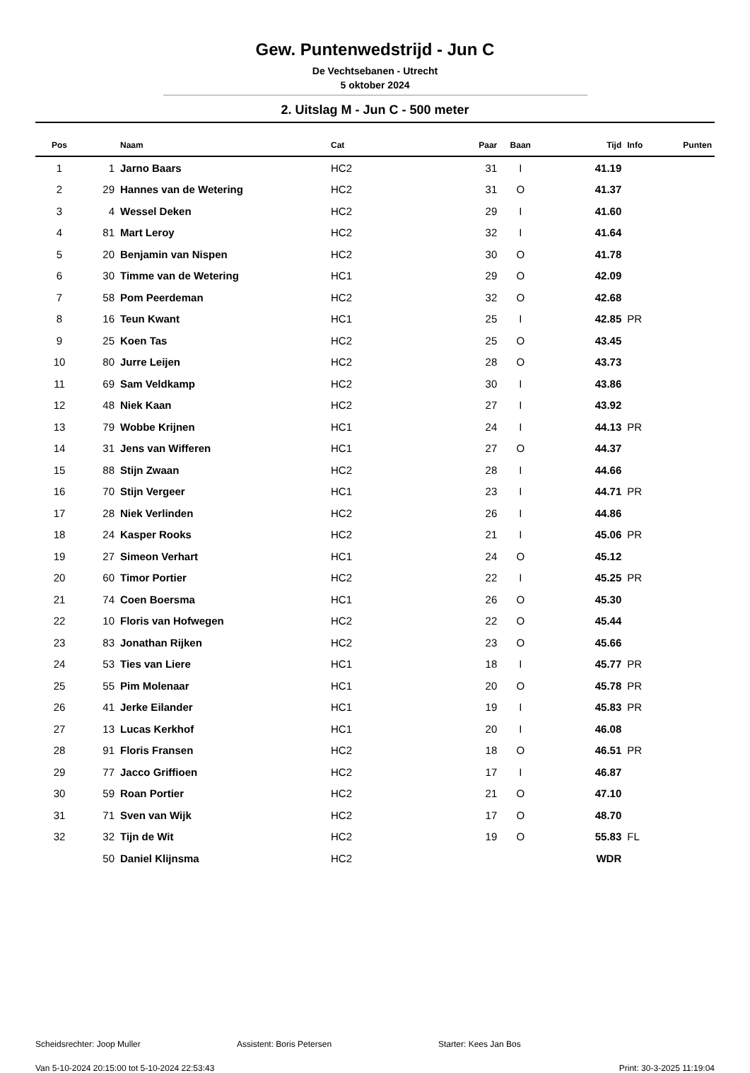Gew. Puntenwedstrijd - Jun C
De Vechtsebanen - Utrecht
5 oktober 2024
2. Uitslag M - Jun C - 500 meter
| Pos | | Naam | Cat | Paar | Baan | Tijd | Info | Punten |
| --- | --- | --- | --- | --- | --- | --- | --- | --- |
| 1 | 1 | Jarno Baars | HC2 | 31 | I | 41.19 | | |
| 2 | 29 | Hannes van de Wetering | HC2 | 31 | O | 41.37 | | |
| 3 | 4 | Wessel Deken | HC2 | 29 | I | 41.60 | | |
| 4 | 81 | Mart Leroy | HC2 | 32 | I | 41.64 | | |
| 5 | 20 | Benjamin van Nispen | HC2 | 30 | O | 41.78 | | |
| 6 | 30 | Timme van de Wetering | HC1 | 29 | O | 42.09 | | |
| 7 | 58 | Pom Peerdeman | HC2 | 32 | O | 42.68 | | |
| 8 | 16 | Teun Kwant | HC1 | 25 | I | 42.85 | PR | |
| 9 | 25 | Koen Tas | HC2 | 25 | O | 43.45 | | |
| 10 | 80 | Jurre Leijen | HC2 | 28 | O | 43.73 | | |
| 11 | 69 | Sam Veldkamp | HC2 | 30 | I | 43.86 | | |
| 12 | 48 | Niek Kaan | HC2 | 27 | I | 43.92 | | |
| 13 | 79 | Wobbe Krijnen | HC1 | 24 | I | 44.13 | PR | |
| 14 | 31 | Jens van Wifferen | HC1 | 27 | O | 44.37 | | |
| 15 | 88 | Stijn Zwaan | HC2 | 28 | I | 44.66 | | |
| 16 | 70 | Stijn Vergeer | HC1 | 23 | I | 44.71 | PR | |
| 17 | 28 | Niek Verlinden | HC2 | 26 | I | 44.86 | | |
| 18 | 24 | Kasper Rooks | HC2 | 21 | I | 45.06 | PR | |
| 19 | 27 | Simeon Verhart | HC1 | 24 | O | 45.12 | | |
| 20 | 60 | Timor Portier | HC2 | 22 | I | 45.25 | PR | |
| 21 | 74 | Coen Boersma | HC1 | 26 | O | 45.30 | | |
| 22 | 10 | Floris van Hofwegen | HC2 | 22 | O | 45.44 | | |
| 23 | 83 | Jonathan Rijken | HC2 | 23 | O | 45.66 | | |
| 24 | 53 | Ties van Liere | HC1 | 18 | I | 45.77 | PR | |
| 25 | 55 | Pim Molenaar | HC1 | 20 | O | 45.78 | PR | |
| 26 | 41 | Jerke Eilander | HC1 | 19 | I | 45.83 | PR | |
| 27 | 13 | Lucas Kerkhof | HC1 | 20 | I | 46.08 | | |
| 28 | 91 | Floris Fransen | HC2 | 18 | O | 46.51 | PR | |
| 29 | 77 | Jacco Griffioen | HC2 | 17 | I | 46.87 | | |
| 30 | 59 | Roan Portier | HC2 | 21 | O | 47.10 | | |
| 31 | 71 | Sven van Wijk | HC2 | 17 | O | 48.70 | | |
| 32 | 32 | Tijn de Wit | HC2 | 19 | O | 55.83 | FL | |
| | 50 | Daniel Klijnsma | HC2 | | | WDR | | |
Scheidsrechter: Joop Muller Assistent: Boris Petersen Starter: Kees Jan Bos
Van 5-10-2024 20:15:00 tot 5-10-2024 22:53:43 Print: 30-3-2025 11:19:04